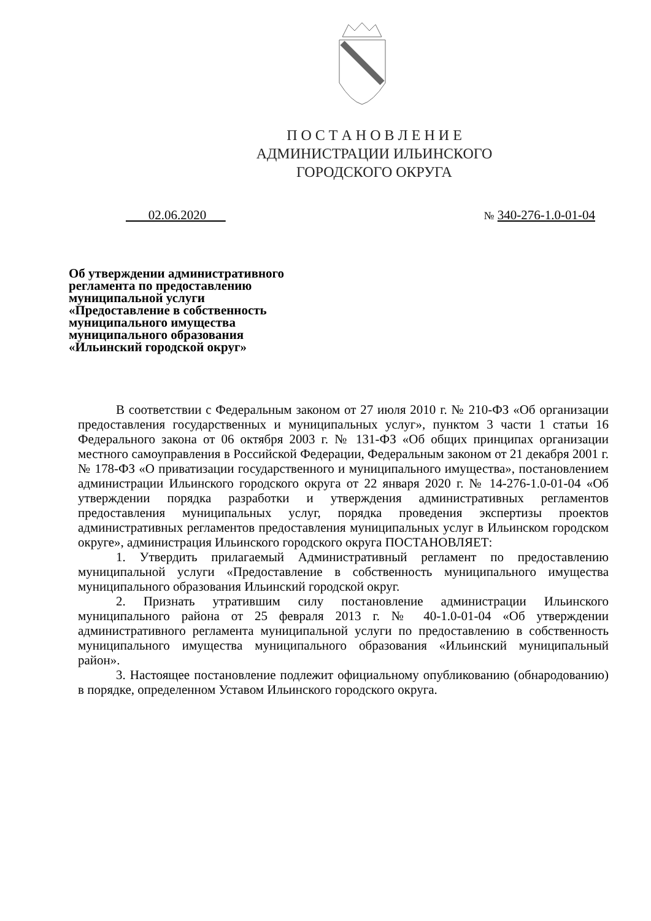П О С Т А Н О В Л Е Н И Е
АДМИНИСТРАЦИИ ИЛЬИНСКОГО
ГОРОДСКОГО ОКРУГА
02.06.2020 № 340-276-1.0-01-04
Об утверждении административного регламента по предоставлению муниципальной услуги «Предоставление в собственность муниципального имущества муниципального образования «Ильинский городской округ»
В соответствии с Федеральным законом от 27 июля 2010 г. № 210-ФЗ «Об организации предоставления государственных и муниципальных услуг», пунктом 3 части 1 статьи 16 Федерального закона от 06 октября 2003 г. № 131-ФЗ «Об общих принципах организации местного самоуправления в Российской Федерации, Федеральным законом от 21 декабря 2001 г. № 178-ФЗ «О приватизации государственного и муниципального имущества», постановлением администрации Ильинского городского округа от 22 января 2020 г. № 14-276-1.0-01-04 «Об утверждении порядка разработки и утверждения административных регламентов предоставления муниципальных услуг, порядка проведения экспертизы проектов административных регламентов предоставления муниципальных услуг в Ильинском городском округе», администрация Ильинского городского округа ПОСТАНОВЛЯЕТ:
1. Утвердить прилагаемый Административный регламент по предоставлению муниципальной услуги «Предоставление в собственность муниципального имущества муниципального образования Ильинский городской округ.
2. Признать утратившим силу постановление администрации Ильинского муниципального района от 25 февраля 2013 г. № 40-1.0-01-04 «Об утверждении административного регламента муниципальной услуги по предоставлению в собственность муниципального имущества муниципального образования «Ильинский муниципальный район».
3. Настоящее постановление подлежит официальному опубликованию (обнародованию) в порядке, определенном Уставом Ильинского городского округа.